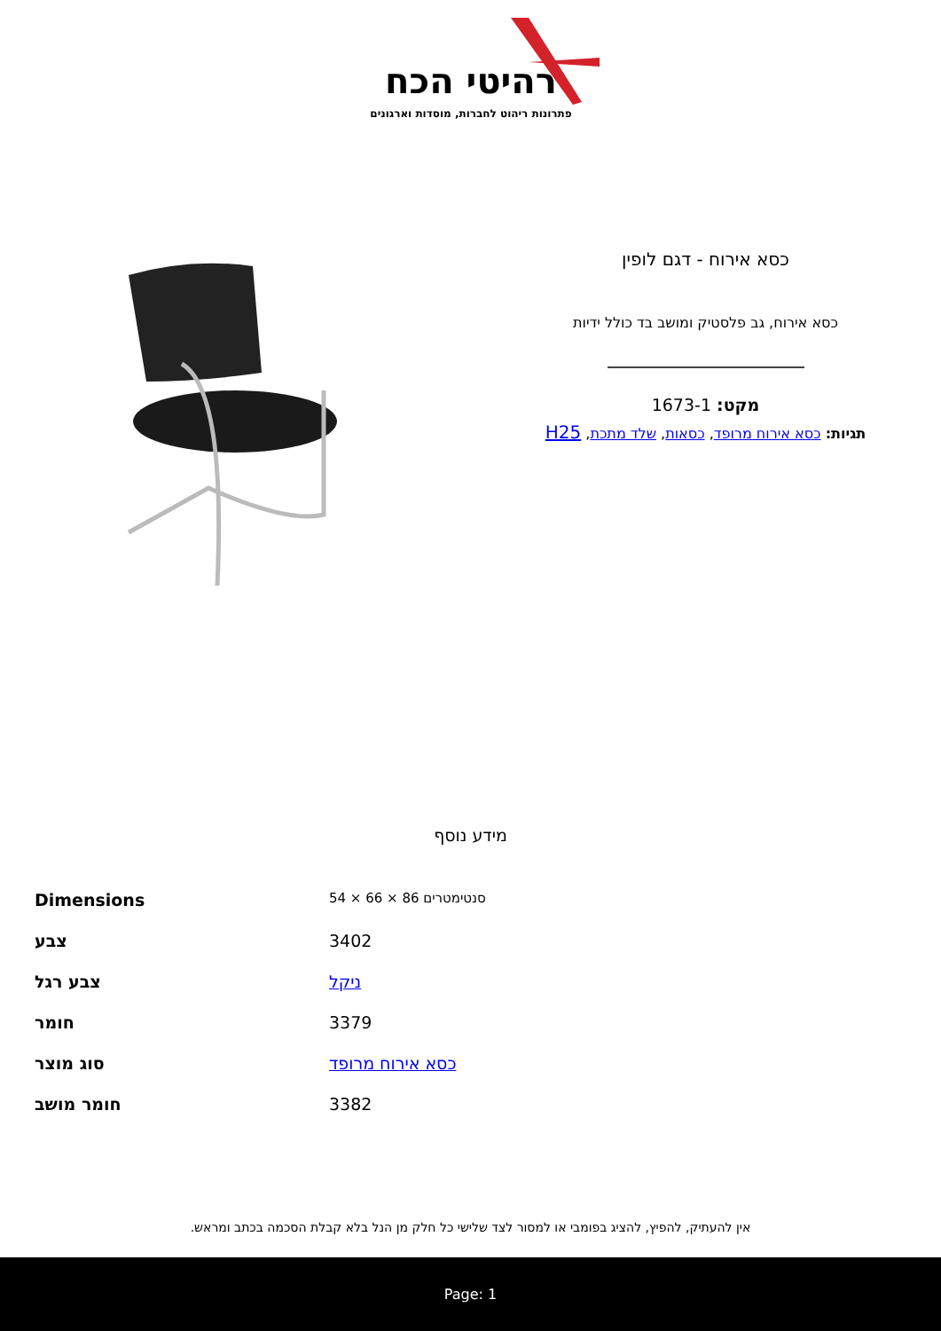רהיטי הכח
פתרונות ריהוט לחברות, מוסדות וארגונים
כסא אירוח - דגם לופין
כסא אירוח, גב פלסטיק ומושב בד כולל ידיות
מקט: 1673-1
תגיות: כסא אירוח מרופד, כסאות, שלד מתכת, H25
מידע נוסף
| Dimensions | 54 × 66 × 86 סנטימטרים |
| צבע | 3402 |
| צבע רגל | ניקל |
| חומר | 3379 |
| סוג מוצר | כסא אירוח מרופד |
| חומר מושב | 3382 |
אין להעתיק, להפיץ, להציג בפומבי או למסור לצד שלישי כל חלק מן הנל בלא קבלת הסכמה בכתב ומראש.
Page: 1